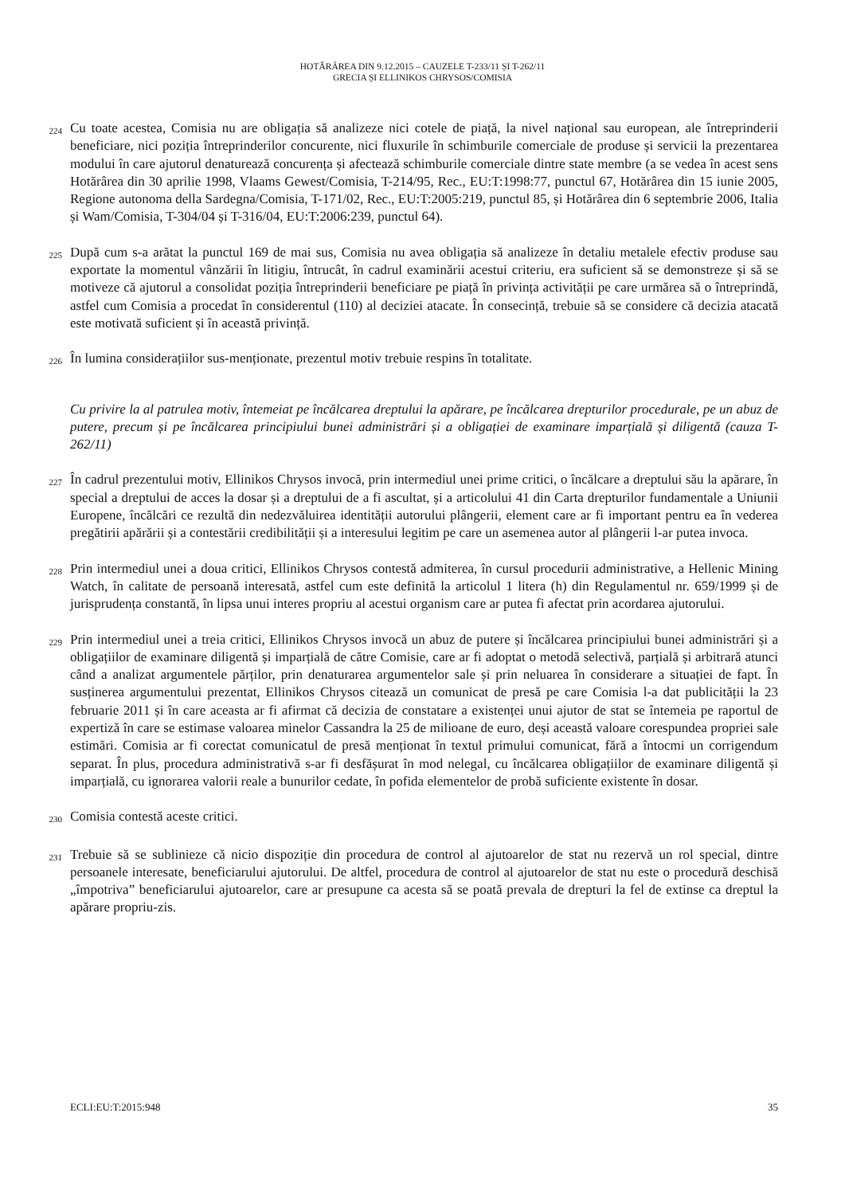HOTĂRÂREA DIN 9.12.2015 – CAUZELE T-233/11 ȘI T-262/11
GRECIA ȘI ELLINIKOS CHRYSOS/COMISIA
224 Cu toate acestea, Comisia nu are obligația să analizeze nici cotele de piață, la nivel național sau european, ale întreprinderii beneficiare, nici poziția întreprinderilor concurente, nici fluxurile în schimburile comerciale de produse și servicii la prezentarea modului în care ajutorul denaturează concurența și afectează schimburile comerciale dintre state membre (a se vedea în acest sens Hotărârea din 30 aprilie 1998, Vlaams Gewest/Comisia, T-214/95, Rec., EU:T:1998:77, punctul 67, Hotărârea din 15 iunie 2005, Regione autonoma della Sardegna/Comisia, T-171/02, Rec., EU:T:2005:219, punctul 85, și Hotărârea din 6 septembrie 2006, Italia și Wam/Comisia, T-304/04 și T-316/04, EU:T:2006:239, punctul 64).
225 După cum s-a arătat la punctul 169 de mai sus, Comisia nu avea obligația să analizeze în detaliu metalele efectiv produse sau exportate la momentul vânzării în litigiu, întrucât, în cadrul examinării acestui criteriu, era suficient să se demonstreze și să se motiveze că ajutorul a consolidat poziția întreprinderii beneficiare pe piață în privința activității pe care urmărea să o întreprindă, astfel cum Comisia a procedat în considerentul (110) al deciziei atacate. În consecință, trebuie să se considere că decizia atacată este motivată suficient și în această privință.
226 În lumina considerațiilor sus-menționate, prezentul motiv trebuie respins în totalitate.
Cu privire la al patrulea motiv, întemeiat pe încălcarea dreptului la apărare, pe încălcarea drepturilor procedurale, pe un abuz de putere, precum și pe încălcarea principiului bunei administrări și a obligației de examinare imparțială și diligentă (cauza T-262/11)
227 În cadrul prezentului motiv, Ellinikos Chrysos invocă, prin intermediul unei prime critici, o încălcare a dreptului său la apărare, în special a dreptului de acces la dosar și a dreptului de a fi ascultat, și a articolului 41 din Carta drepturilor fundamentale a Uniunii Europene, încălcări ce rezultă din nedezvăluirea identității autorului plângerii, element care ar fi important pentru ea în vederea pregătirii apărării și a contestării credibilității și a interesului legitim pe care un asemenea autor al plângerii l-ar putea invoca.
228 Prin intermediul unei a doua critici, Ellinikos Chrysos contestă admiterea, în cursul procedurii administrative, a Hellenic Mining Watch, în calitate de persoană interesată, astfel cum este definită la articolul 1 litera (h) din Regulamentul nr. 659/1999 și de jurisprudența constantă, în lipsa unui interes propriu al acestui organism care ar putea fi afectat prin acordarea ajutorului.
229 Prin intermediul unei a treia critici, Ellinikos Chrysos invocă un abuz de putere și încălcarea principiului bunei administrări și a obligațiilor de examinare diligentă și imparțială de către Comisie, care ar fi adoptat o metodă selectivă, parțială și arbitrară atunci când a analizat argumentele părților, prin denaturarea argumentelor sale și prin neluarea în considerare a situației de fapt. În susținerea argumentului prezentat, Ellinikos Chrysos citează un comunicat de presă pe care Comisia l-a dat publicității la 23 februarie 2011 și în care aceasta ar fi afirmat că decizia de constatare a existenței unui ajutor de stat se întemeia pe raportul de expertiză în care se estimase valoarea minelor Cassandra la 25 de milioane de euro, deși această valoare corespundea propriei sale estimări. Comisia ar fi corectat comunicatul de presă menționat în textul primului comunicat, fără a întocmi un corrigendum separat. În plus, procedura administrativă s-ar fi desfășurat în mod nelegal, cu încălcarea obligațiilor de examinare diligentă și imparțială, cu ignorarea valorii reale a bunurilor cedate, în pofida elementelor de probă suficiente existente în dosar.
230 Comisia contestă aceste critici.
231 Trebuie să se sublinieze că nicio dispoziție din procedura de control al ajutoarelor de stat nu rezervă un rol special, dintre persoanele interesate, beneficiarului ajutorului. De altfel, procedura de control al ajutoarelor de stat nu este o procedură deschisă „împotriva” beneficiarului ajutoarelor, care ar presupune ca acesta să se poată prevala de drepturi la fel de extinse ca dreptul la apărare propriu-zis.
ECLI:EU:T:2015:948 35